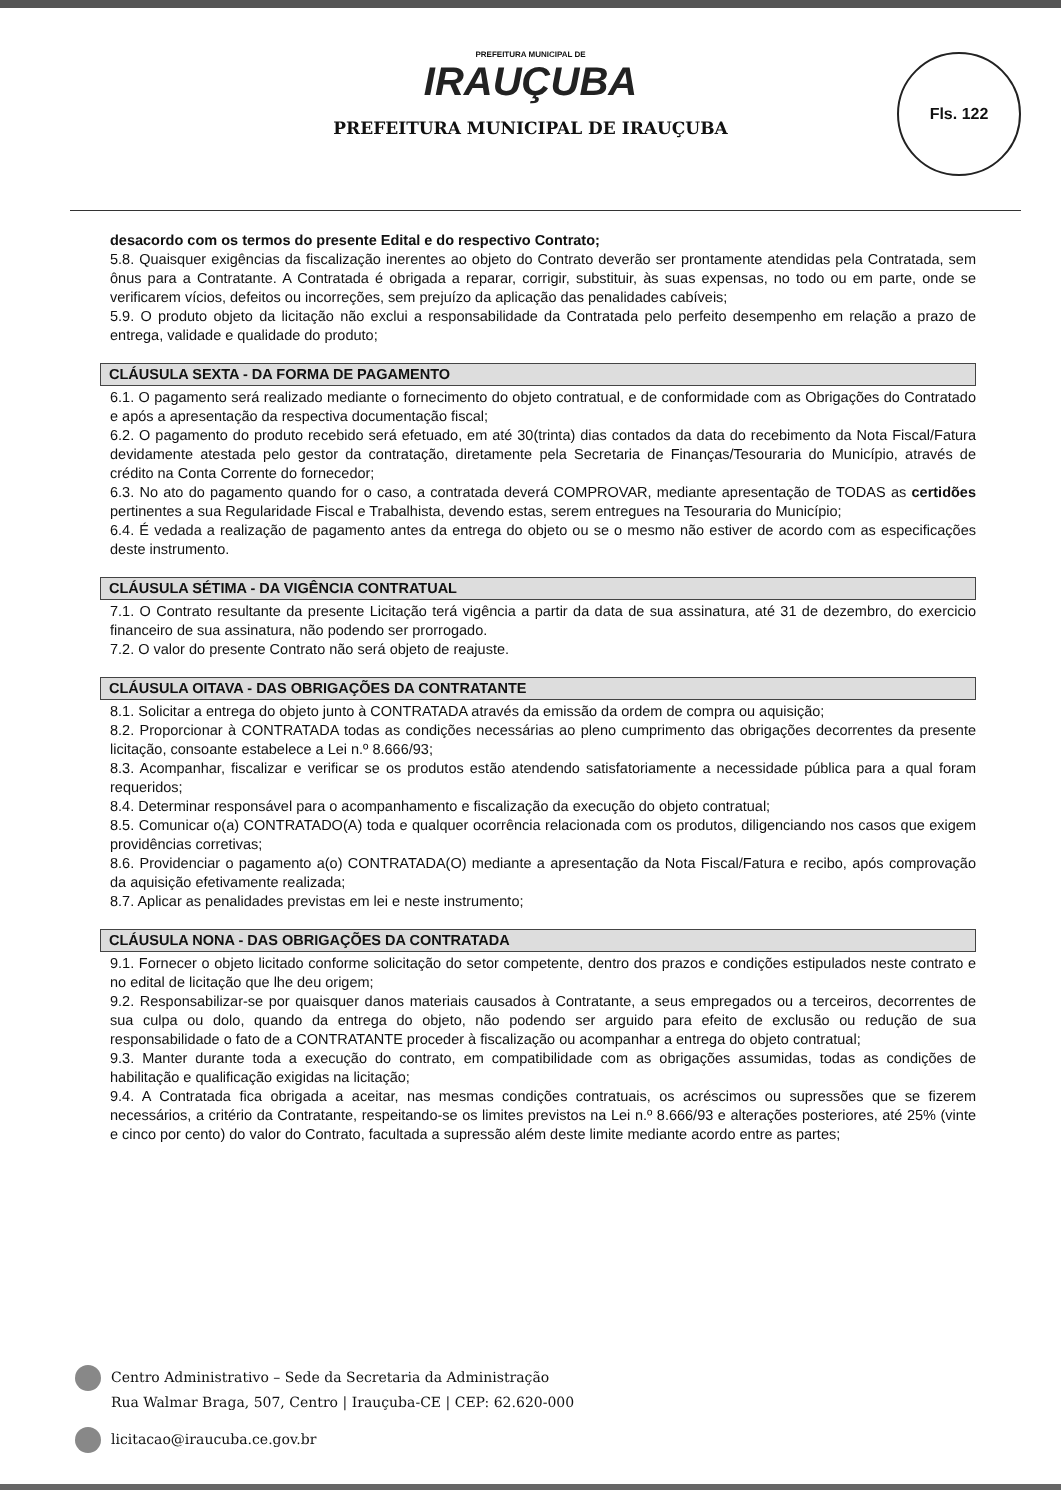PREFEITURA MUNICIPAL DE
IRAUÇUBA
PREFEITURA MUNICIPAL DE IRAUÇUBA
Fls. 122
desacordo com os termos do presente Edital e do respectivo Contrato;
5.8. Quaisquer exigências da fiscalização inerentes ao objeto do Contrato deverão ser prontamente atendidas pela Contratada, sem ônus para a Contratante. A Contratada é obrigada a reparar, corrigir, substituir, às suas expensas, no todo ou em parte, onde se verificarem vícios, defeitos ou incorreções, sem prejuízo da aplicação das penalidades cabíveis;
5.9. O produto objeto da licitação não exclui a responsabilidade da Contratada pelo perfeito desempenho em relação a prazo de entrega, validade e qualidade do produto;
CLÁUSULA SEXTA - DA FORMA DE PAGAMENTO
6.1. O pagamento será realizado mediante o fornecimento do objeto contratual, e de conformidade com as Obrigações do Contratado e após a apresentação da respectiva documentação fiscal;
6.2. O pagamento do produto recebido será efetuado, em até 30(trinta) dias contados da data do recebimento da Nota Fiscal/Fatura devidamente atestada pelo gestor da contratação, diretamente pela Secretaria de Finanças/Tesouraria do Município, através de crédito na Conta Corrente do fornecedor;
6.3. No ato do pagamento quando for o caso, a contratada deverá COMPROVAR, mediante apresentação de TODAS as certidões pertinentes a sua Regularidade Fiscal e Trabalhista, devendo estas, serem entregues na Tesouraria do Município;
6.4. É vedada a realização de pagamento antes da entrega do objeto ou se o mesmo não estiver de acordo com as especificações deste instrumento.
CLÁUSULA SÉTIMA - DA VIGÊNCIA CONTRATUAL
7.1. O Contrato resultante da presente Licitação terá vigência a partir da data de sua assinatura, até 31 de dezembro, do exercicio financeiro de sua assinatura, não podendo ser prorrogado.
7.2. O valor do presente Contrato não será objeto de reajuste.
CLÁUSULA OITAVA - DAS OBRIGAÇÕES DA CONTRATANTE
8.1. Solicitar a entrega do objeto junto à CONTRATADA através da emissão da ordem de compra ou aquisição;
8.2. Proporcionar à CONTRATADA todas as condições necessárias ao pleno cumprimento das obrigações decorrentes da presente licitação, consoante estabelece a Lei n.º 8.666/93;
8.3. Acompanhar, fiscalizar e verificar se os produtos estão atendendo satisfatoriamente a necessidade pública para a qual foram requeridos;
8.4. Determinar responsável para o acompanhamento e fiscalização da execução do objeto contratual;
8.5. Comunicar o(a) CONTRATADO(A) toda e qualquer ocorrência relacionada com os produtos, diligenciando nos casos que exigem providências corretivas;
8.6. Providenciar o pagamento a(o) CONTRATADA(O) mediante a apresentação da Nota Fiscal/Fatura e recibo, após comprovação da aquisição efetivamente realizada;
8.7. Aplicar as penalidades previstas em lei e neste instrumento;
CLÁUSULA NONA - DAS OBRIGAÇÕES DA CONTRATADA
9.1. Fornecer o objeto licitado conforme solicitação do setor competente, dentro dos prazos e condições estipulados neste contrato e no edital de licitação que lhe deu origem;
9.2. Responsabilizar-se por quaisquer danos materiais causados à Contratante, a seus empregados ou a terceiros, decorrentes de sua culpa ou dolo, quando da entrega do objeto, não podendo ser arguido para efeito de exclusão ou redução de sua responsabilidade o fato de a CONTRATANTE proceder à fiscalização ou acompanhar a entrega do objeto contratual;
9.3. Manter durante toda a execução do contrato, em compatibilidade com as obrigações assumidas, todas as condições de habilitação e qualificação exigidas na licitação;
9.4. A Contratada fica obrigada a aceitar, nas mesmas condições contratuais, os acréscimos ou supressões que se fizerem necessários, a critério da Contratante, respeitando-se os limites previstos na Lei n.º 8.666/93 e alterações posteriores, até 25% (vinte e cinco por cento) do valor do Contrato, facultada a supressão além deste limite mediante acordo entre as partes;
Centro Administrativo – Sede da Secretaria da Administração
Rua Walmar Braga, 507, Centro | Irauçuba-CE | CEP: 62.620-000
licitacao@iraucuba.ce.gov.br